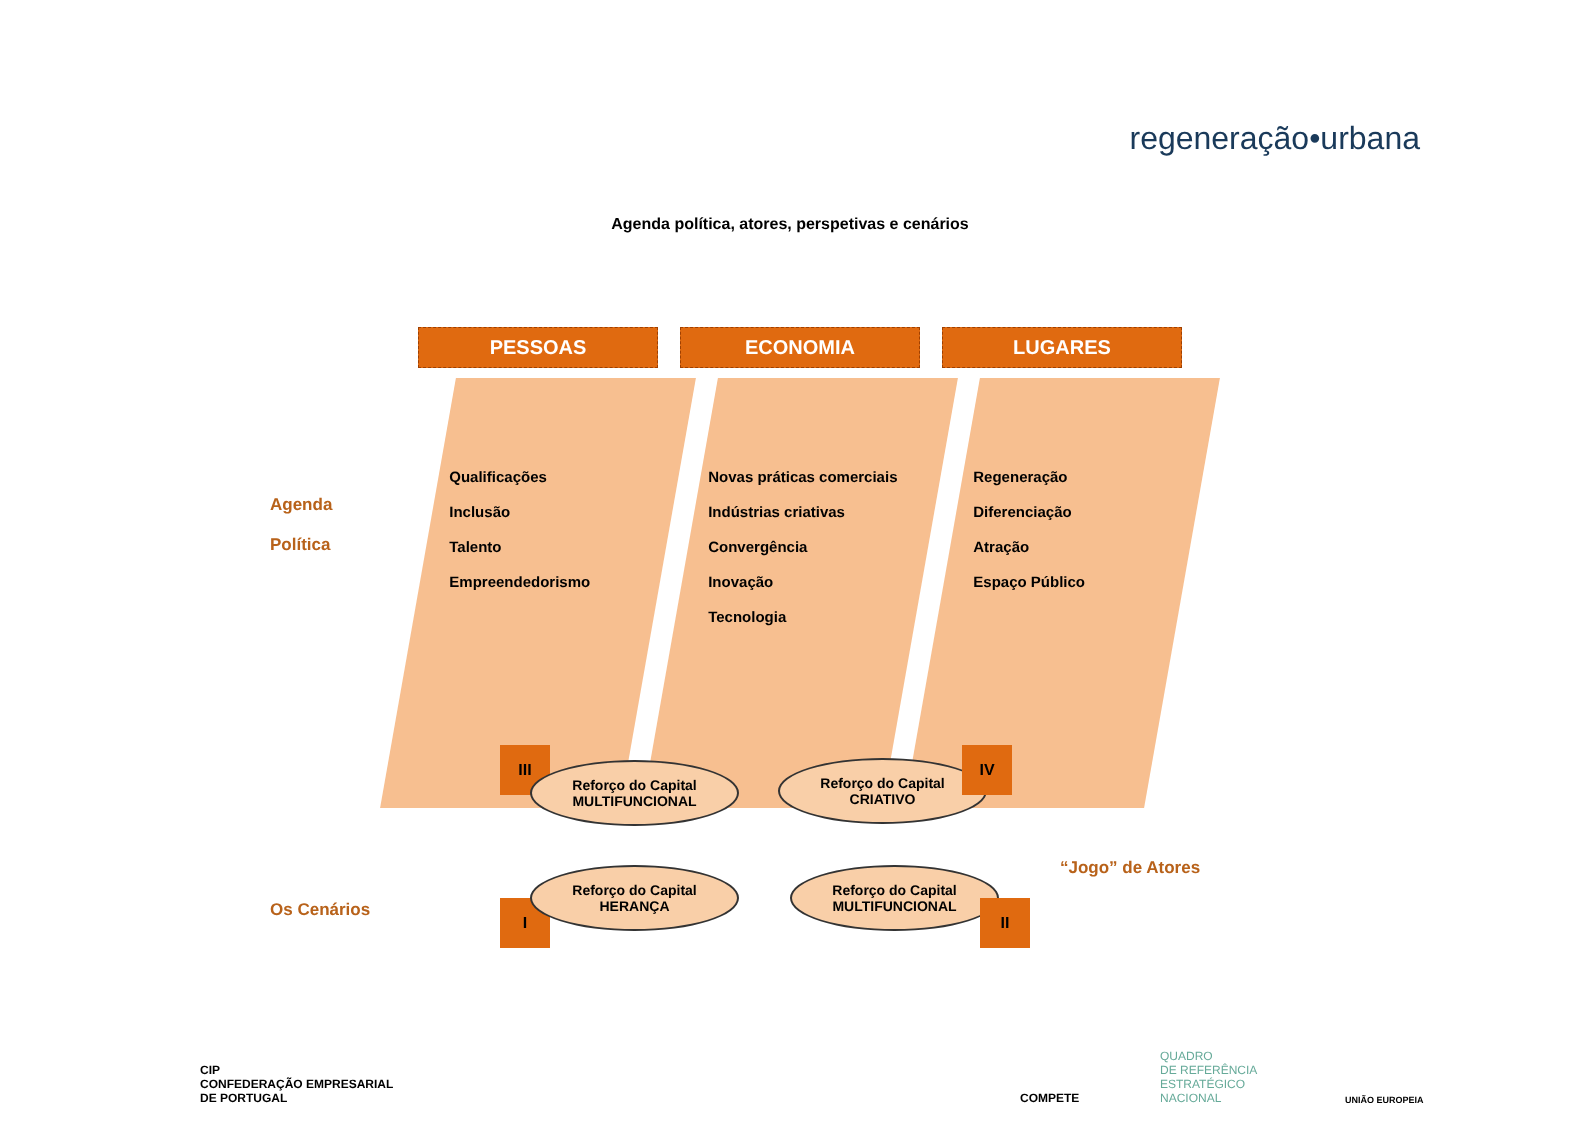regeneração•urbana
Agenda política, atores, perspetivas e cenários
Agenda
Política
PESSOAS
Qualificações
Inclusão
Talento
Empreendedorismo
ECONOMIA
Novas práticas comerciais
Indústrias criativas
Convergência
Inovação
Tecnologia
LUGARES
Regeneração
Diferenciação
Atração
Espaço Público
III
Reforço do Capital
MULTIFUNCIONAL
Reforço do Capital
CRIATIVO
IV
“Jogo” de Atores
I
Reforço do Capital
HERANÇA
Reforço do Capital
MULTIFUNCIONAL
II
Os Cenários
CIP
CONFEDERAÇÃO EMPRESARIAL
DE PORTUGAL
COMPETE
QUADRO
DE REFERÊNCIA
ESTRATÉGICO
NACIONAL
UNIÃO EUROPEIA